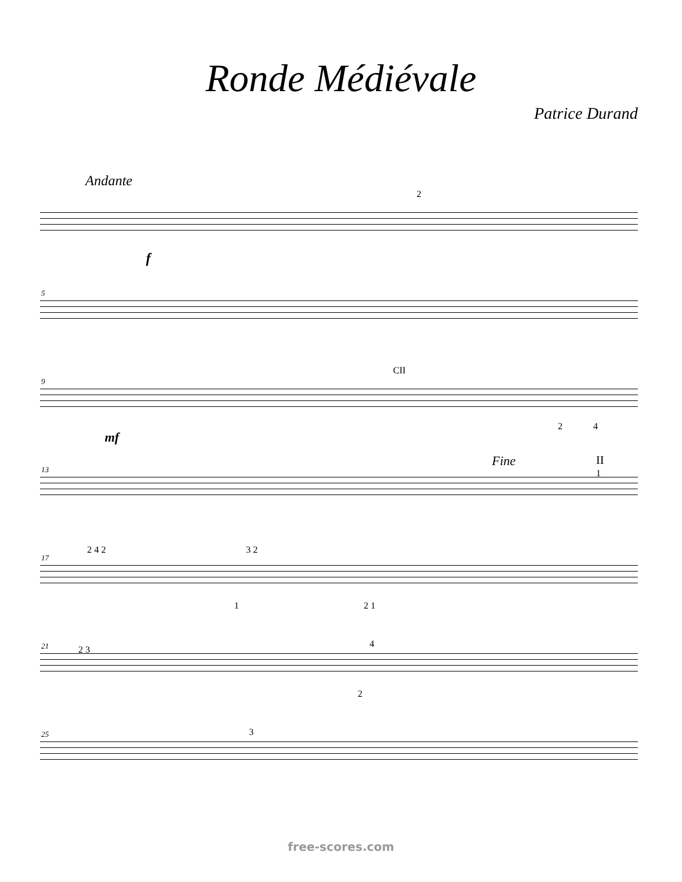Ronde Médiévale
Patrice Durand
Andante
2
f
5
9
CII
mf
2 4
13
Fine II
1
17
2 4 2 3 2
1 2 1
21 2 3
4
2
25 3
free-scores.com